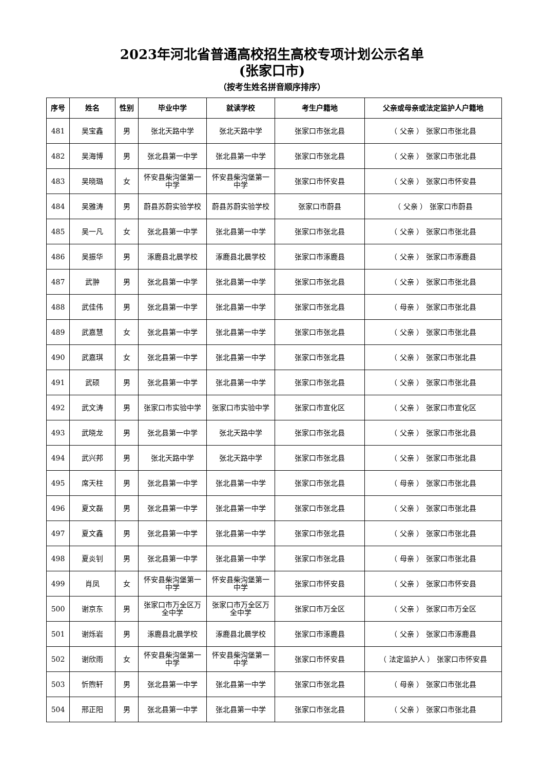2023年河北省普通高校招生高校专项计划公示名单
(张家口市)
（按考生姓名拼音顺序排序）
| 序号 | 姓名 | 性别 | 毕业中学 | 就读学校 | 考生户籍地 | 父亲或母亲或法定监护人户籍地 |
| --- | --- | --- | --- | --- | --- | --- |
| 481 | 吴宝鑫 | 男 | 张北天路中学 | 张北天路中学 | 张家口市张北县 | （ 父亲 ） 张家口市张北县 |
| 482 | 吴海博 | 男 | 张北县第一中学 | 张北县第一中学 | 张家口市张北县 | （ 父亲 ） 张家口市张北县 |
| 483 | 吴晓璐 | 女 | 怀安县柴沟堡第一中学 | 怀安县柴沟堡第一中学 | 张家口市怀安县 | （ 父亲 ） 张家口市怀安县 |
| 484 | 吴雅涛 | 男 | 蔚县苏蔚实验学校 | 蔚县苏蔚实验学校 | 张家口市蔚县 | （ 父亲 ） 张家口市蔚县 |
| 485 | 吴一凡 | 女 | 张北县第一中学 | 张北县第一中学 | 张家口市张北县 | （ 父亲 ） 张家口市张北县 |
| 486 | 吴振华 | 男 | 涿鹿县北晨学校 | 涿鹿县北晨学校 | 张家口市涿鹿县 | （ 父亲 ） 张家口市涿鹿县 |
| 487 | 武翀 | 男 | 张北县第一中学 | 张北县第一中学 | 张家口市张北县 | （ 父亲 ） 张家口市张北县 |
| 488 | 武佳伟 | 男 | 张北县第一中学 | 张北县第一中学 | 张家口市张北县 | （ 母亲 ） 张家口市张北县 |
| 489 | 武嘉慧 | 女 | 张北县第一中学 | 张北县第一中学 | 张家口市张北县 | （ 父亲 ） 张家口市张北县 |
| 490 | 武嘉琪 | 女 | 张北县第一中学 | 张北县第一中学 | 张家口市张北县 | （ 父亲 ） 张家口市张北县 |
| 491 | 武硕 | 男 | 张北县第一中学 | 张北县第一中学 | 张家口市张北县 | （ 父亲 ） 张家口市张北县 |
| 492 | 武文涛 | 男 | 张家口市实验中学 | 张家口市实验中学 | 张家口市宣化区 | （ 父亲 ） 张家口市宣化区 |
| 493 | 武晓龙 | 男 | 张北县第一中学 | 张北天路中学 | 张家口市张北县 | （ 父亲 ） 张家口市张北县 |
| 494 | 武兴邦 | 男 | 张北天路中学 | 张北天路中学 | 张家口市张北县 | （ 父亲 ） 张家口市张北县 |
| 495 | 席天柱 | 男 | 张北县第一中学 | 张北县第一中学 | 张家口市张北县 | （ 母亲 ） 张家口市张北县 |
| 496 | 夏文磊 | 男 | 张北县第一中学 | 张北县第一中学 | 张家口市张北县 | （ 父亲 ） 张家口市张北县 |
| 497 | 夏文鑫 | 男 | 张北县第一中学 | 张北县第一中学 | 张家口市张北县 | （ 父亲 ） 张家口市张北县 |
| 498 | 夏炎钊 | 男 | 张北县第一中学 | 张北县第一中学 | 张家口市张北县 | （ 母亲 ） 张家口市张北县 |
| 499 | 肖凤 | 女 | 怀安县柴沟堡第一中学 | 怀安县柴沟堡第一中学 | 张家口市怀安县 | （ 父亲 ） 张家口市怀安县 |
| 500 | 谢京东 | 男 | 张家口市万全区万全中学 | 张家口市万全区万全中学 | 张家口市万全区 | （ 父亲 ） 张家口市万全区 |
| 501 | 谢烁岩 | 男 | 涿鹿县北晨学校 | 涿鹿县北晨学校 | 张家口市涿鹿县 | （ 父亲 ） 张家口市涿鹿县 |
| 502 | 谢欣雨 | 女 | 怀安县柴沟堡第一中学 | 怀安县柴沟堡第一中学 | 张家口市怀安县 | （ 法定监护人 ） 张家口市怀安县 |
| 503 | 忻煦轩 | 男 | 张北县第一中学 | 张北县第一中学 | 张家口市张北县 | （ 母亲 ） 张家口市张北县 |
| 504 | 邢正阳 | 男 | 张北县第一中学 | 张北县第一中学 | 张家口市张北县 | （ 父亲 ） 张家口市张北县 |